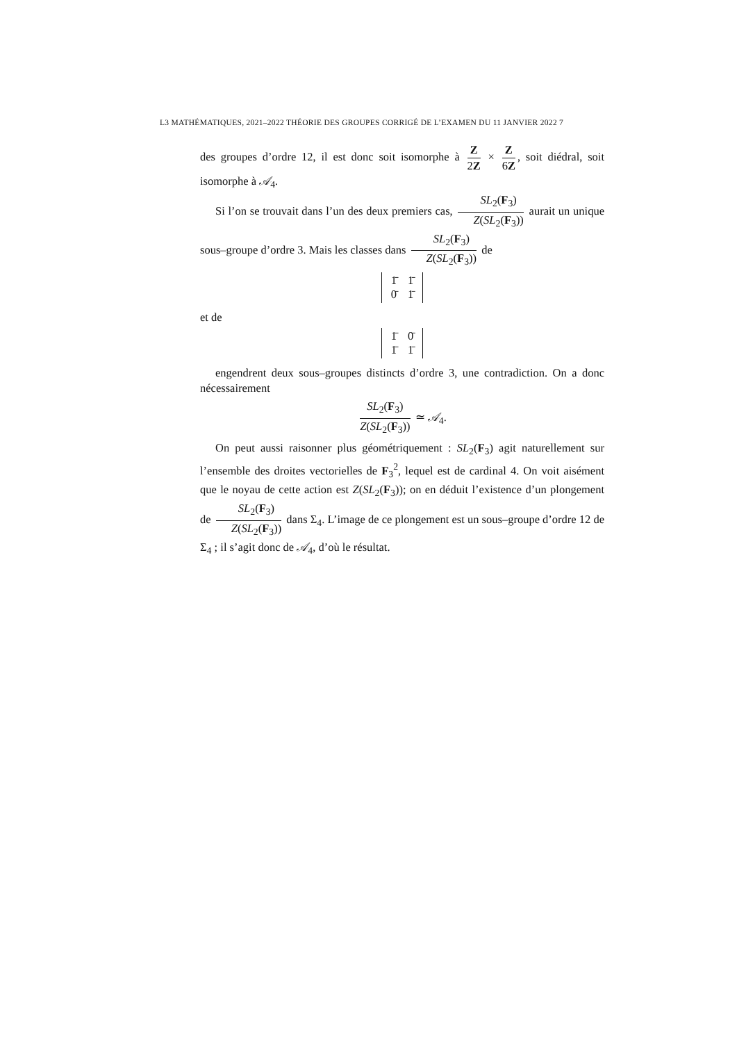L3 MATHÉMATIQUES, 2021–2022 THÉORIE DES GROUPES CORRIGÉ DE L’EXAMEN DU 11 JANVIER 2022 7
des groupes d’ordre 12, il est donc soit isomorphe à Z 2Z × Z 6Z, soit diédral, soit isomorphe à 𝒜<sub>4</sub>.
Si l’on se trouvait dans l’un des deux premiers cas, SL<sub>2</sub>(F<sub>3</sub>) Z(SL<sub>2</sub>(F<sub>3</sub>)) aurait un unique sous–groupe d’ordre 3. Mais les classes dans SL<sub>2</sub>(F<sub>3</sub>) Z(SL<sub>2</sub>(F<sub>3</sub>)) de
| 1̄ | 1̄ |
| 0̄ | 1̄ |
et de
| 1̄ | 0̄ |
| 1̄ | 1̄ |
engendrent deux sous–groupes distincts d’ordre 3, une contradiction. On a donc nécessairement
SL<sub>2</sub>(F<sub>3</sub>) Z(SL<sub>2</sub>(F<sub>3</sub>)) ≃ 𝒜<sub>4</sub>.
On peut aussi raisonner plus géométriquement : SL<sub>2</sub>(F<sub>3</sub>) agit naturellement sur l’ensemble des droites vectorielles de F<sub>3</sub><sup>2</sup>, lequel est de cardinal 4. On voit aisément que le noyau de cette action est Z(SL<sub>2</sub>(F<sub>3</sub>)); on en déduit l’existence d’un plongement de SL<sub>2</sub>(F<sub>3</sub>) Z(SL<sub>2</sub>(F<sub>3</sub>)) dans Σ<sub>4</sub>. L’image de ce plongement est un sous–groupe d’ordre 12 de Σ<sub>4</sub> ; il s’agit donc de 𝒜<sub>4</sub>, d’où le résultat.